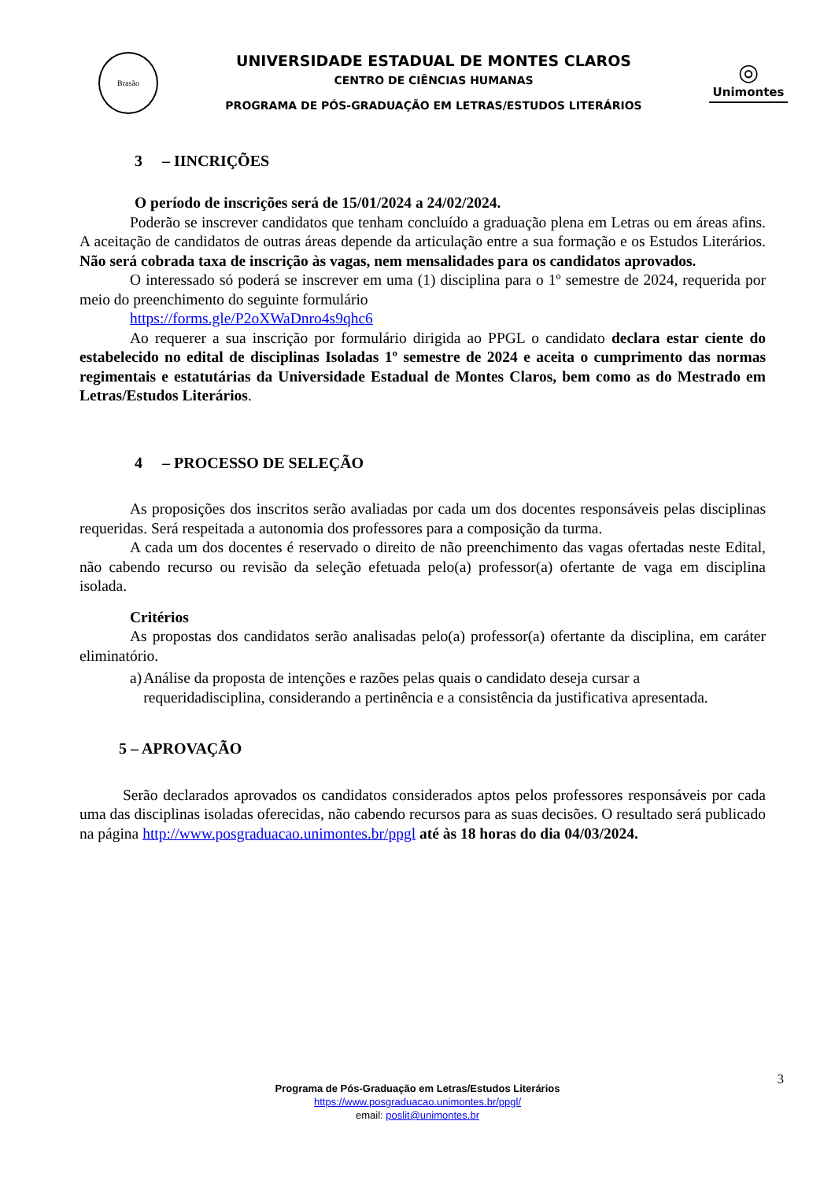Brasão
UNIVERSIDADE ESTADUAL DE MONTES CLAROS
CENTRO DE CIÊNCIAS HUMANAS
PROGRAMA DE PÓS-GRADUAÇÃO EM LETRAS/ESTUDOS LITERÁRIOS
◎
Unimontes
3 – IINCRIÇÕES
O período de inscrições será de 15/01/2024 a 24/02/2024.
Poderão se inscrever candidatos que tenham concluído a graduação plena em Letras ou em áreas afins. A aceitação de candidatos de outras áreas depende da articulação entre a sua formação e os Estudos Literários. Não será cobrada taxa de inscrição às vagas, nem mensalidades para os candidatos aprovados.
O interessado só poderá se inscrever em uma (1) disciplina para o 1º semestre de 2024, requerida por meio do preenchimento do seguinte formulário
https://forms.gle/P2oXWaDnro4s9qhc6
Ao requerer a sua inscrição por formulário dirigida ao PPGL o candidato declara estar ciente do estabelecido no edital de disciplinas Isoladas 1º semestre de 2024 e aceita o cumprimento das normas regimentais e estatutárias da Universidade Estadual de Montes Claros, bem como as do Mestrado em Letras/Estudos Literários.
4 – PROCESSO DE SELEÇÃO
As proposições dos inscritos serão avaliadas por cada um dos docentes responsáveis pelas disciplinas requeridas. Será respeitada a autonomia dos professores para a composição da turma.
A cada um dos docentes é reservado o direito de não preenchimento das vagas ofertadas neste Edital, não cabendo recurso ou revisão da seleção efetuada pelo(a) professor(a) ofertante de vaga em disciplina isolada.
Critérios
As propostas dos candidatos serão analisadas pelo(a) professor(a) ofertante da disciplina, em caráter eliminatório.
a) Análise da proposta de intenções e razões pelas quais o candidato deseja cursar a requeridadisciplina, considerando a pertinência e a consistência da justificativa apresentada.
5 – APROVAÇÃO
Serão declarados aprovados os candidatos considerados aptos pelos professores responsáveis por cada uma das disciplinas isoladas oferecidas, não cabendo recursos para as suas decisões. O resultado será publicado na página http://www.posgraduacao.unimontes.br/ppgl até às 18 horas do dia 04/03/2024.
3
Programa de Pós-Graduação em Letras/Estudos Literários
https://www.posgraduacao.unimontes.br/ppgl/
email: poslit@unimontes.br